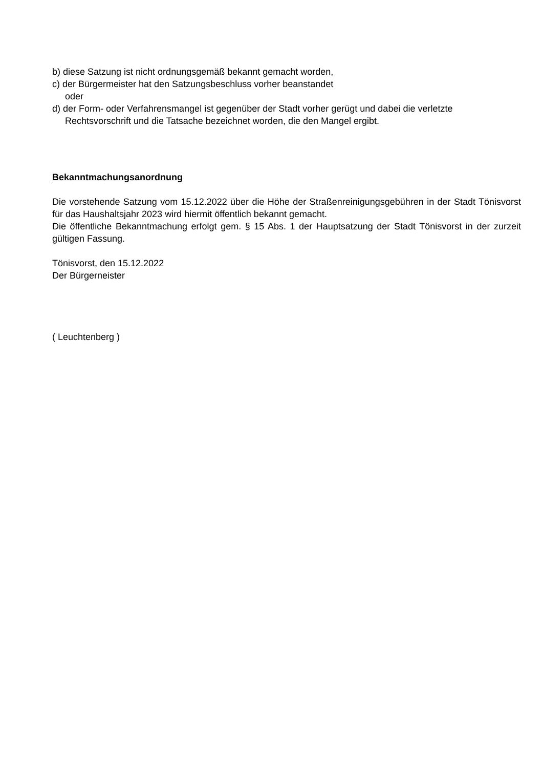b) diese Satzung ist nicht ordnungsgemäß bekannt gemacht worden,
c) der Bürgermeister hat den Satzungsbeschluss vorher beanstandet
oder
d) der Form- oder Verfahrensmangel ist gegenüber der Stadt vorher gerügt und dabei die verletzte Rechtsvorschrift und die Tatsache bezeichnet worden, die den Mangel ergibt.
Bekanntmachungsanordnung
Die vorstehende Satzung vom 15.12.2022 über die Höhe der Straßenreinigungsgebühren in der Stadt Tönisvorst für das Haushaltsjahr 2023 wird hiermit öffentlich bekannt gemacht.
Die öffentliche Bekanntmachung erfolgt gem. § 15 Abs. 1 der Hauptsatzung der Stadt Tönisvorst in der zurzeit gültigen Fassung.
Tönisvorst, den 15.12.2022
Der Bürgerneister
( Leuchtenberg )